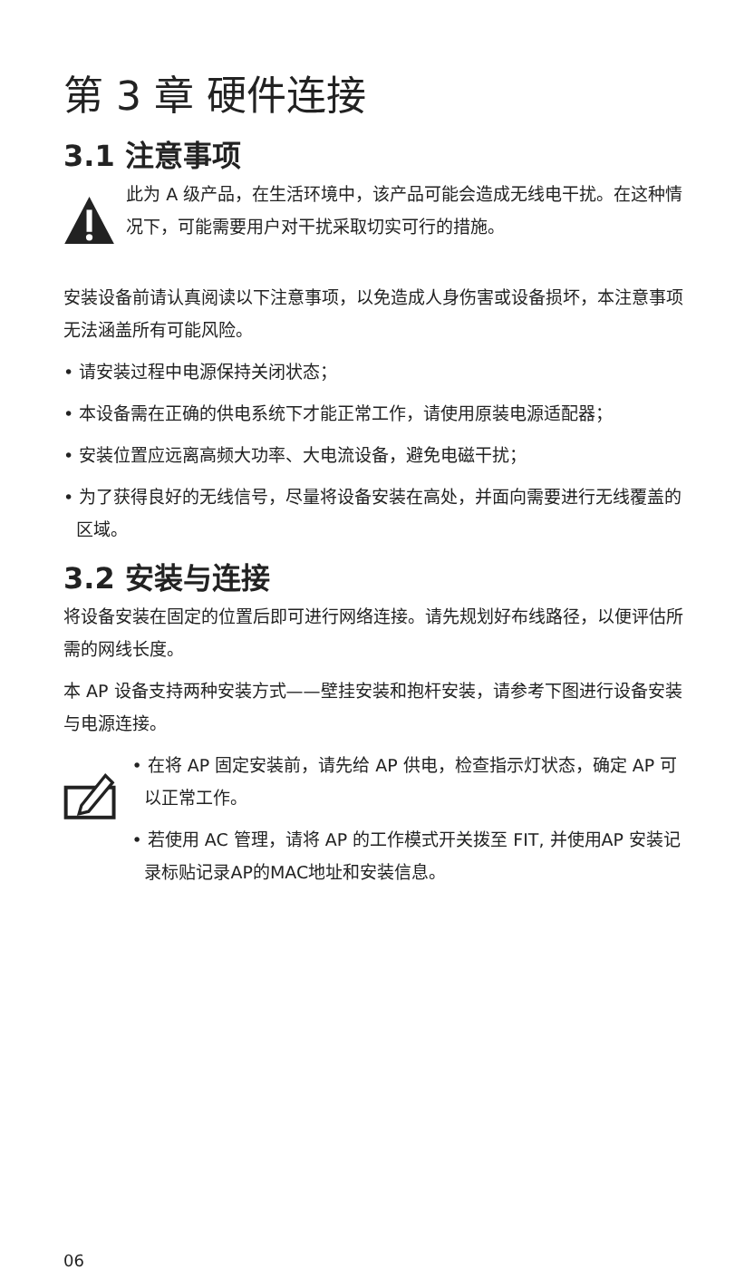第 3 章 硬件连接
3.1 注意事项
此为 A 级产品，在生活环境中，该产品可能会造成无线电干扰。在这种情况下，可能需要用户对干扰采取切实可行的措施。
安装设备前请认真阅读以下注意事项，以免造成人身伤害或设备损坏，本注意事项无法涵盖所有可能风险。
• 请安装过程中电源保持关闭状态；
• 本设备需在正确的供电系统下才能正常工作，请使用原装电源适配器；
• 安装位置应远离高频大功率、大电流设备，避免电磁干扰；
• 为了获得良好的无线信号，尽量将设备安装在高处，并面向需要进行无线覆盖的区域。
3.2 安装与连接
将设备安装在固定的位置后即可进行网络连接。请先规划好布线路径，以便评估所需的网线长度。
本 AP 设备支持两种安装方式——壁挂安装和抱杆安装，请参考下图进行设备安装与电源连接。
• 在将 AP 固定安装前，请先给 AP 供电，检查指示灯状态，确定 AP 可以正常工作。
• 若使用 AC 管理，请将 AP 的工作模式开关拨至 FIT, 并使用AP 安装记录标贴记录AP的MAC地址和安装信息。
06